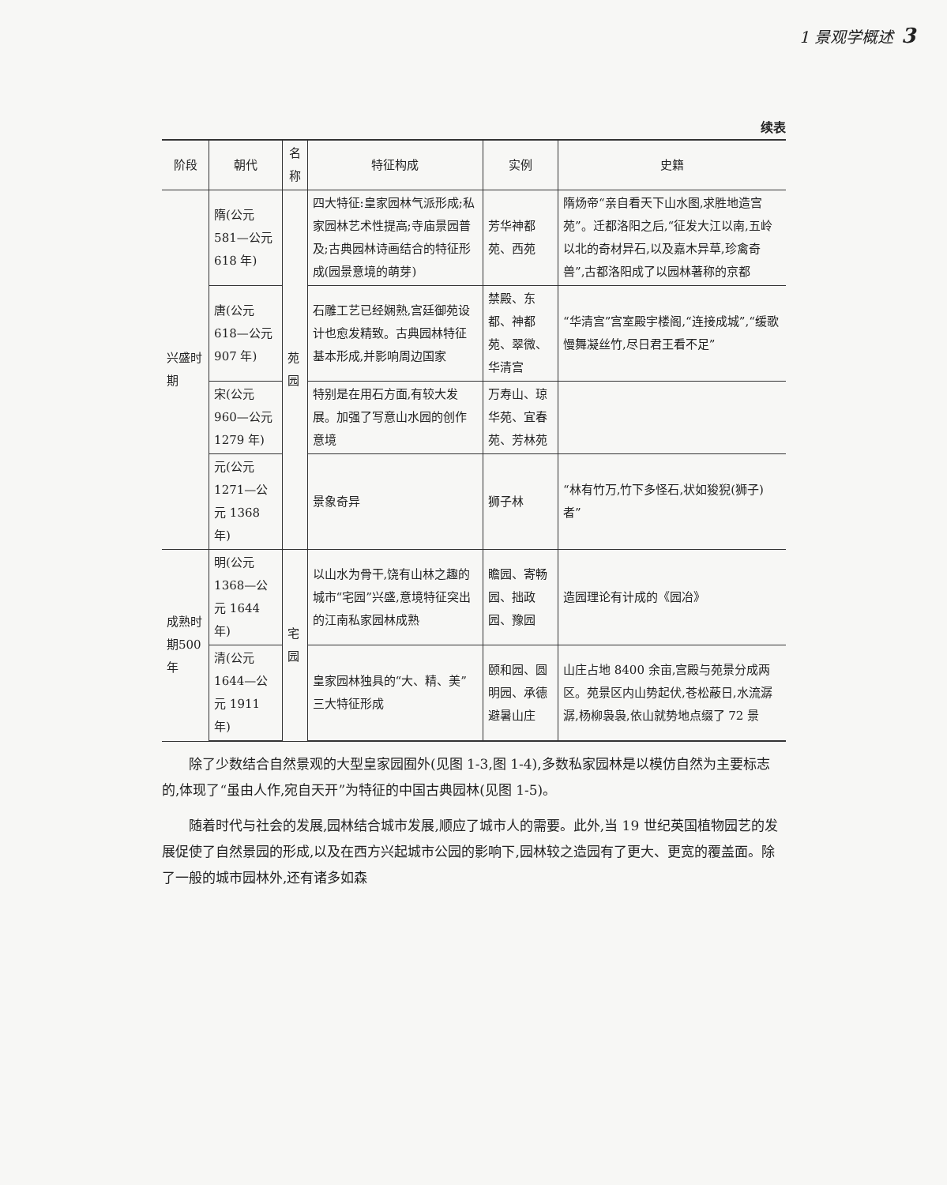1 景观学概述 3
续表
| 阶段 | 朝代 | 名称 | 特征构成 | 实例 | 史籍 |
| --- | --- | --- | --- | --- | --- |
| 兴盛时期 | 隋(公元 581—公元 618 年) | 苑园 | 四大特征:皇家园林气派形成;私家园林艺术性提高;寺庙景园普及;古典园林诗画结合的特征形成(园景意境的萌芽) | 芳华神都苑、西苑 | 隋炀帝“亲自看天下山水图,求胜地造宫苑”。迁都洛阳之后,“征发大江以南,五岭以北的奇材异石,以及嘉木异草,珍禽奇兽”,古都洛阳成了以园林著称的京都 |
| | 唐(公元 618—公元 907 年) | | 石雕工艺已经娴熟,宫廷御苑设计也愈发精致。古典园林特征基本形成,并影响周边国家 | 禁殿、东都、神都苑、翠微、华清宫 | “华清宫”宫室殿宇楼阁,“连接成城”,“缓歌慢舞凝丝竹,尽日君王看不足” |
| | 宋(公元 960—公元 1279 年) | | 特别是在用石方面,有较大发展。加强了写意山水园的创作意境 | 万寿山、琼华苑、宜春苑、芳林苑 | |
| | 元(公元 1271—公元 1368 年) | | 景象奇异 | 狮子林 | “林有竹万,竹下多怪石,状如狻猊(狮子)者” |
| 成熟时期500年 | 明(公元 1368—公元 1644 年) | 宅园 | 以山水为骨干,饶有山林之趣的城市“宅园”兴盛,意境特征突出的江南私家园林成熟 | 瞻园、寄畅园、拙政园、豫园 | 造园理论有计成的《园冶》 |
| | 清(公元 1644—公元 1911 年) | | 皇家园林独具的“大、精、美”三大特征形成 | 颐和园、圆明园、承德避暑山庄 | 山庄占地 8400 余亩,宫殿与苑景分成两区。苑景区内山势起伏,苍松蔽日,水流潺潺,杨柳袅袅,依山就势地点缀了 72 景 |
除了少数结合自然景观的大型皇家园囿外(见图 1-3,图 1-4),多数私家园林是以模仿自然为主要标志的,体现了“虽由人作,宛自天开”为特征的中国古典园林(见图 1-5)。
随着时代与社会的发展,园林结合城市发展,顺应了城市人的需要。此外,当 19 世纪英国植物园艺的发展促使了自然景园的形成,以及在西方兴起城市公园的影响下,园林较之造园有了更大、更宽的覆盖面。除了一般的城市园林外,还有诸多如森